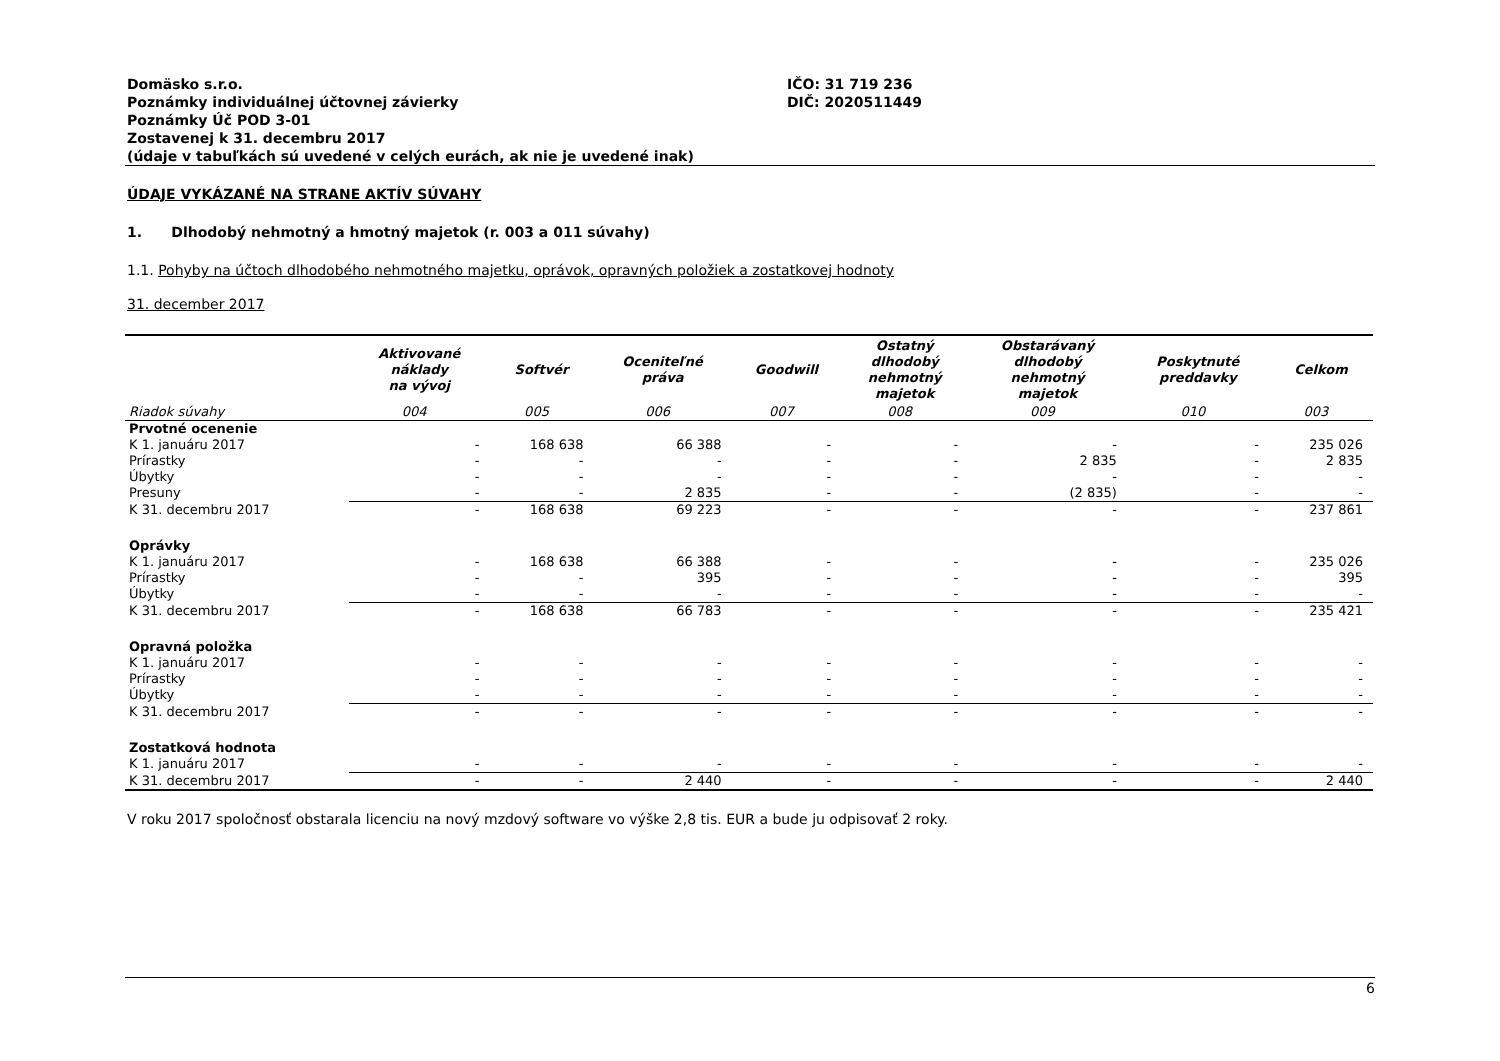Domäsko s.r.o.
Poznámky individuálnej účtovnej závierky
Poznámky Úč POD 3-01
Zostavenej k 31. decembru 2017
(údaje v tabuľkách sú uvedené v celých eurách, ak nie je uvedené inak)
IČO: 31 719 236
DIČ: 2020511449
ÚDAJE VYKÁZANÉ NA STRANE AKTÍV SÚVAHY
1. Dlhodobý nehmotný a hmotný majetok (r. 003 a 011 súvahy)
1.1. Pohyby na účtoch dlhodobého nehmotného majetku, oprávok, opravných položiek a zostatkovej hodnoty
31. december 2017
| | Aktivované náklady na vývoj | Softvér | Oceniteľné práva | Goodwill | Ostatný dlhodobý nehmotný majetok | Obstarávaný dlhodobý nehmotný majetok | Poskytnuté preddavky | Celkom |
| --- | --- | --- | --- | --- | --- | --- | --- | --- |
| Riadok súvahy | 004 | 005 | 006 | 007 | 008 | 009 | 010 | 003 |
| Prvotné ocenenie | | | | | | | | |
| K 1. januáru 2017 | - | 168 638 | 66 388 | - | - | - | - | 235 026 |
| Prírastky | - | - | - | - | - | 2 835 | - | 2 835 |
| Úbytky | - | - | - | - | - | - | - | - |
| Presuny | - | - | 2 835 | - | - | (2 835) | - | - |
| K 31. decembru 2017 | - | 168 638 | 69 223 | - | - | - | - | 237 861 |
| Oprávky | | | | | | | | |
| K 1. januáru 2017 | - | 168 638 | 66 388 | - | - | - | - | 235 026 |
| Prírastky | - | - | 395 | - | - | - | - | 395 |
| Úbytky | - | - | - | - | - | - | - | - |
| K 31. decembru 2017 | - | 168 638 | 66 783 | - | - | - | - | 235 421 |
| Opravná položka | | | | | | | | |
| K 1. januáru 2017 | - | - | - | - | - | - | - | - |
| Prírastky | - | - | - | - | - | - | - | - |
| Úbytky | - | - | - | - | - | - | - | - |
| K 31. decembru 2017 | - | - | - | - | - | - | - | - |
| Zostatková hodnota | | | | | | | | |
| K 1. januáru 2017 | - | - | - | - | - | - | - | - |
| K 31. decembru 2017 | - | - | 2 440 | - | - | - | - | 2 440 |
V roku 2017 spoločnosť obstarala licenciu na nový mzdový software vo výške 2,8 tis. EUR a bude ju odpisovať 2 roky.
6